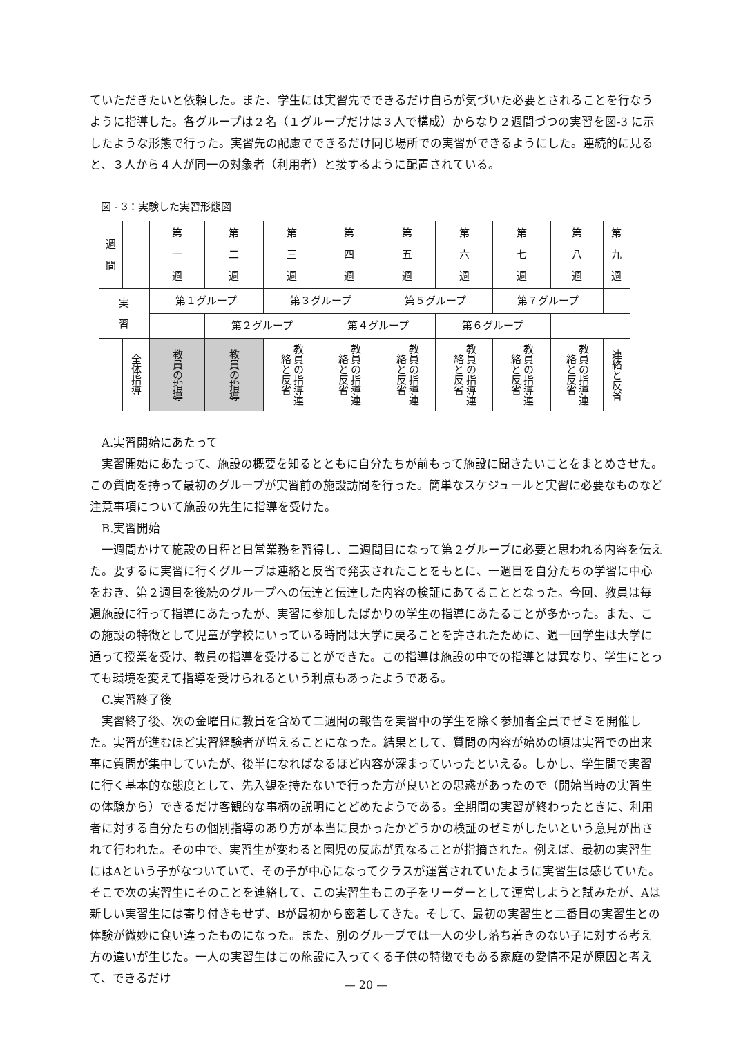ていただきたいと依頼した。また、学生には実習先でできるだけ自らが気づいた必要とされることを行なうように指導した。各グループは２名（１グループだけは３人で構成）からなり２週間づつの実習を図-3 に示したような形態で行った。実習先の配慮でできるだけ同じ場所での実習ができるようにした。連続的に見ると、３人から４人が同一の対象者（利用者）と接するように配置されている。
図 - 3：実験した実習形態図
| 週 間 | | 第 一 週 | 第 二 週 | 第 三 週 | 第 四 週 | 第 五 週 | 第 六 週 | 第 七 週 | 第 八 週 | 第 九 週 |
| 実 習 | | 第１グループ | | 第３グループ | | 第５グループ | | 第７グループ | | |
| | | | 第２グループ | | 第４グループ | | 第６グループ | | | |
| | 全体指導 | 教員の指導 | 教員の指導 | 教員の指導連絡と反省 | 教員の指導連絡と反省 | 教員の指導連絡と反省 | 教員の指導連絡と反省 | 教員の指導連絡と反省 | 教員の指導連絡と反省 | 連絡と反省 |
　A.実習開始にあたって
　実習開始にあたって、施設の概要を知るとともに自分たちが前もって施設に聞きたいことをまとめさせた。この質問を持って最初のグループが実習前の施設訪問を行った。簡単なスケジュールと実習に必要なものなど注意事項について施設の先生に指導を受けた。
　B.実習開始
　一週間かけて施設の日程と日常業務を習得し、二週間目になって第２グループに必要と思われる内容を伝えた。要するに実習に行くグループは連絡と反省で発表されたことをもとに、一週目を自分たちの学習に中心をおき、第２週目を後続のグループへの伝達と伝達した内容の検証にあてることとなった。今回、教員は毎週施設に行って指導にあたったが、実習に参加したばかりの学生の指導にあたることが多かった。また、この施設の特徴として児童が学校にいっている時間は大学に戻ることを許されたために、週一回学生は大学に通って授業を受け、教員の指導を受けることができた。この指導は施設の中での指導とは異なり、学生にとっても環境を変えて指導を受けられるという利点もあったようである。
　C.実習終了後
　実習終了後、次の金曜日に教員を含めて二週間の報告を実習中の学生を除く参加者全員でゼミを開催した。実習が進むほど実習経験者が増えることになった。結果として、質問の内容が始めの頃は実習での出来事に質問が集中していたが、後半になればなるほど内容が深まっていったといえる。しかし、学生間で実習に行く基本的な態度として、先入観を持たないで行った方が良いとの思惑があったので（開始当時の実習生の体験から）できるだけ客観的な事柄の説明にとどめたようである。全期間の実習が終わったときに、利用者に対する自分たちの個別指導のあり方が本当に良かったかどうかの検証のゼミがしたいという意見が出されて行われた。その中で、実習生が変わると園児の反応が異なることが指摘された。例えば、最初の実習生にはAという子がなついていて、その子が中心になってクラスが運営されていたように実習生は感じていた。そこで次の実習生にそのことを連絡して、この実習生もこの子をリーダーとして運営しようと試みたが、Aは新しい実習生には寄り付きもせず、Bが最初から密着してきた。そして、最初の実習生と二番目の実習生との体験が微妙に食い違ったものになった。また、別のグループでは一人の少し落ち着きのない子に対する考え方の違いが生じた。一人の実習生はこの施設に入ってくる子供の特徴でもある家庭の愛情不足が原因と考えて、できるだけ
— 20 —